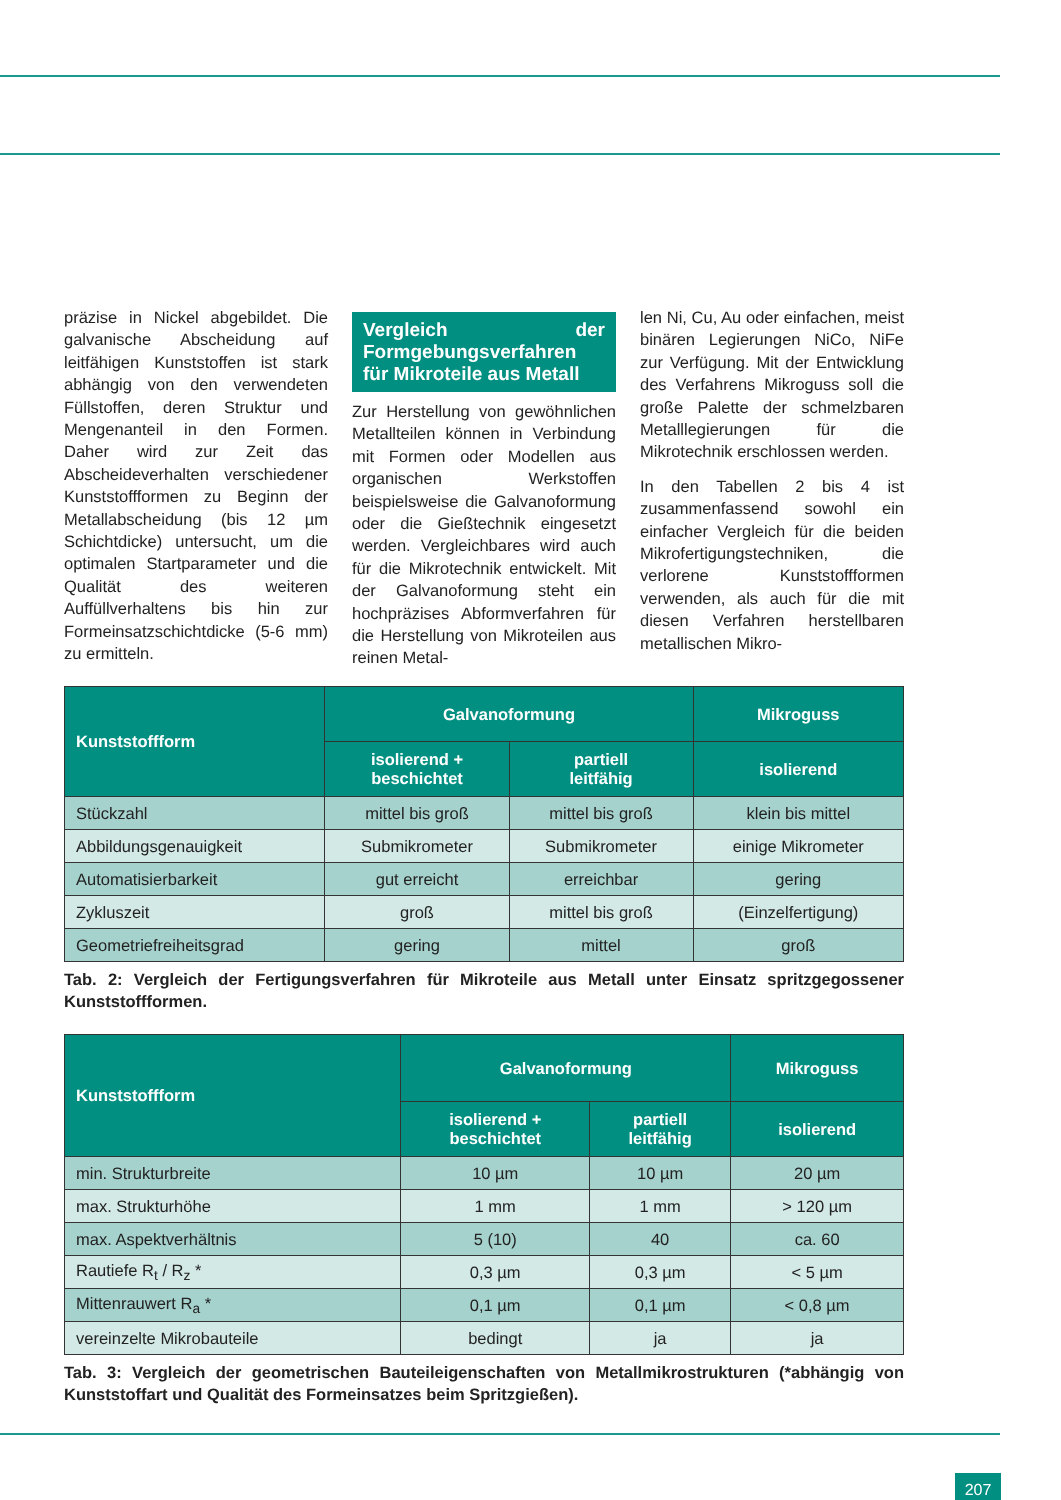präzise in Nickel abgebildet. Die galvanische Abscheidung auf leitfähigen Kunststoffen ist stark abhängig von den verwendeten Füllstoffen, deren Struktur und Mengenanteil in den Formen. Daher wird zur Zeit das Abscheideverhalten verschiedener Kunststoffformen zu Beginn der Metallabscheidung (bis 12 µm Schichtdicke) untersucht, um die optimalen Startparameter und die Qualität des weiteren Auffüllverhaltens bis hin zur Formeinsatzschichtdicke (5-6 mm) zu ermitteln.
Vergleich der Formgebungsverfahren für Mikroteile aus Metall
Zur Herstellung von gewöhnlichen Metallteilen können in Verbindung mit Formen oder Modellen aus organischen Werkstoffen beispielsweise die Galvanoformung oder die Gießtechnik eingesetzt werden. Vergleichbares wird auch für die Mikrotechnik entwickelt. Mit der Galvanoformung steht ein hochpräzises Abformverfahren für die Herstellung von Mikroteilen aus reinen Metal-
len Ni, Cu, Au oder einfachen, meist binären Legierungen NiCo, NiFe zur Verfügung. Mit der Entwicklung des Verfahrens Mikroguss soll die große Palette der schmelzbaren Metalllegierungen für die Mikrotechnik erschlossen werden.
In den Tabellen 2 bis 4 ist zusammenfassend sowohl ein einfacher Vergleich für die beiden Mikrofertigungstechniken, die verlorene Kunststoffformen verwenden, als auch für die mit diesen Verfahren herstellbaren metallischen Mikro-
| Kunststoffform | Galvanoformung | | Mikroguss |
| --- | --- | --- | --- |
| | isolierend + beschichtet | partiell leitfähig | isolierend |
| Stückzahl | mittel bis groß | mittel bis groß | klein bis mittel |
| Abbildungsgenauigkeit | Submikrometer | Submikrometer | einige Mikrometer |
| Automatisierbarkeit | gut erreicht | erreichbar | gering |
| Zykluszeit | groß | mittel bis groß | (Einzelfertigung) |
| Geometriefreiheitsgrad | gering | mittel | groß |
Tab. 2: Vergleich der Fertigungsverfahren für Mikroteile aus Metall unter Einsatz spritzgegossener Kunststoffformen.
| Kunststoffform | Galvanoformung | | Mikroguss |
| --- | --- | --- | --- |
| | isolierend + beschichtet | partiell leitfähig | isolierend |
| min. Strukturbreite | 10 µm | 10 µm | 20 µm |
| max. Strukturhöhe | 1 mm | 1 mm | > 120 µm |
| max. Aspektverhältnis | 5 (10) | 40 | ca. 60 |
| Rautiefe R<sub>t</sub> / R<sub>z</sub> * | 0,3 µm | 0,3 µm | < 5 µm |
| Mittenrauwert R<sub>a</sub> * | 0,1 µm | 0,1 µm | < 0,8 µm |
| vereinzelte Mikrobauteile | bedingt | ja | ja |
Tab. 3: Vergleich der geometrischen Bauteileigenschaften von Metallmikrostrukturen (*abhängig von Kunststoffart und Qualität des Formeinsatzes beim Spritzgießen).
207